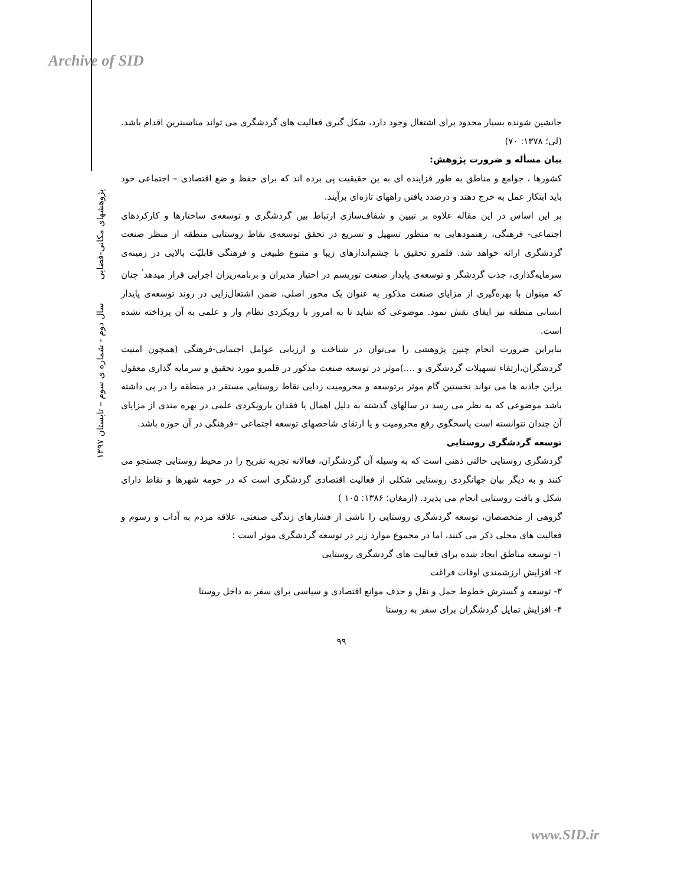Archive of SID
جانشین شونده بسیار محدود برای اشتغال وجود دارد، شکل گیری فعالیت های گردشگری می تواند مناسبترین اقدام باشد. (لی؛ ۱۳۷۸: ۷۰)
بیان مسأله و ضرورت پژوهش:
کشورها ، جوامع و مناطق به طور فزاینده ای به ین حقیقیت پی برده اند که برای حفظ و ضع اقتصادی – اجتماعی خود باید ابتکار عمل به خرج دهند و درصدد یافتن راههای تازه‌ای برآیند.
بر این اساس در این مقاله علاوه بر تبیین و شفاف‌سازی ارتباط بین گردشگری و توسعه‌ی ساختارها و کارکردهای اجتماعی- فرهنگی، رهنمودهایی به منظور تسهیل و تسریع در تحقق توسعه‌ی نقاط روستایی منطقه از منظر صنعت گردشگری ارائه خواهد شد. قلمرو تحقیق با چشم‌اندازهای زیبا و متنوع طبیعی و فرهنگی قابلیّت بالایی در زمینه‌ی سرمایه‌گذاری، جذب گردشگر و توسعه‌ی پایدار صنعت توریسم در اختیار مدیران و برنامه‌ریزان اجرایی قرار میدهد<sup>'</sup> چنان که میتوان با بهره‌گیری از مزایای صنعت مذکور به عنوان یک محور اصلی، ضمن اشتغال‌زایی در روند توسعه‌ی پایدار انسانی منطقه نیز ایفای نقش نمود. موضوعی که شاید تا به امروز با رویکردی نظام وار و علمی به آن پرداخته نشده است.
بنابراین ضرورت انجام چنین پژوهشی را می‌توان در شناخت و ارزیابی عوامل اجتمایی-فرهنگی (همچون امنیت گردشگران،ارتقاء تسهیلات گردشگری و ....)موثر در توسعه صنعت مذکور در قلمرو مورد تحقیق و سرمایه گذاری معقول براین جاذبه ها می تواند نخستین گام موثر برتوسعه و محرومیت زدایی نقاط روستایی مستقر در منطقه را در پی داشته باشد موضوعی که به نظر می رسد در سالهای گذشته به دلیل اهمال یا فقدان بارویکردی علمی در بهره مندی از مزایای آن چندان نتوانسته است پاسخگوی رفع محرومیت و یا ارتقای شاخصهای توسعه اجتماعی –فرهنگی در آن حوزه باشد.
توسعه گردشگری روستایی
گردشگری روستایی حالتی ذهنی است که به وسیله آن گردشگران، فعالانه تجربه تفریح را در محیط روستایی جستجو می کنند و به دیگر بیان جهانگردی روستایی شکلی از فعالیت اقتصادی گردشگری است که در حومه شهرها و نقاط دارای شکل و بافت روستایی انجام می پذیرد. (ارمغان؛ ۱۳۸۶: ۱۰۵ )
گروهی از متخصصان، توسعه گردشگری روستایی را ناشی از فشارهای زندگی صنعتی، علاقه مردم به آداب و رسوم و فعالیت های محلی ذکر می کنند، اما در مجموع موارد زیر در توسعه گردشگری موثر است :
۱- توسعه مناطق ایجاد شده برای فعالیت های گردشگری روستایی
۲- افزایش ارزشمندی اوقات فراغت
۳- توسعه و گسترش خطوط حمل و نقل و حذف موانع اقتصادی و سیاسی برای سفر به داخل روستا
۴- افزایش تمایل گردشگران برای سفر به روستا
۹۹
پژوهشهای مکانی-فضایی
سال دوم - شماره ی سوم – تابستان ۱۳۹۷
www.SID.ir